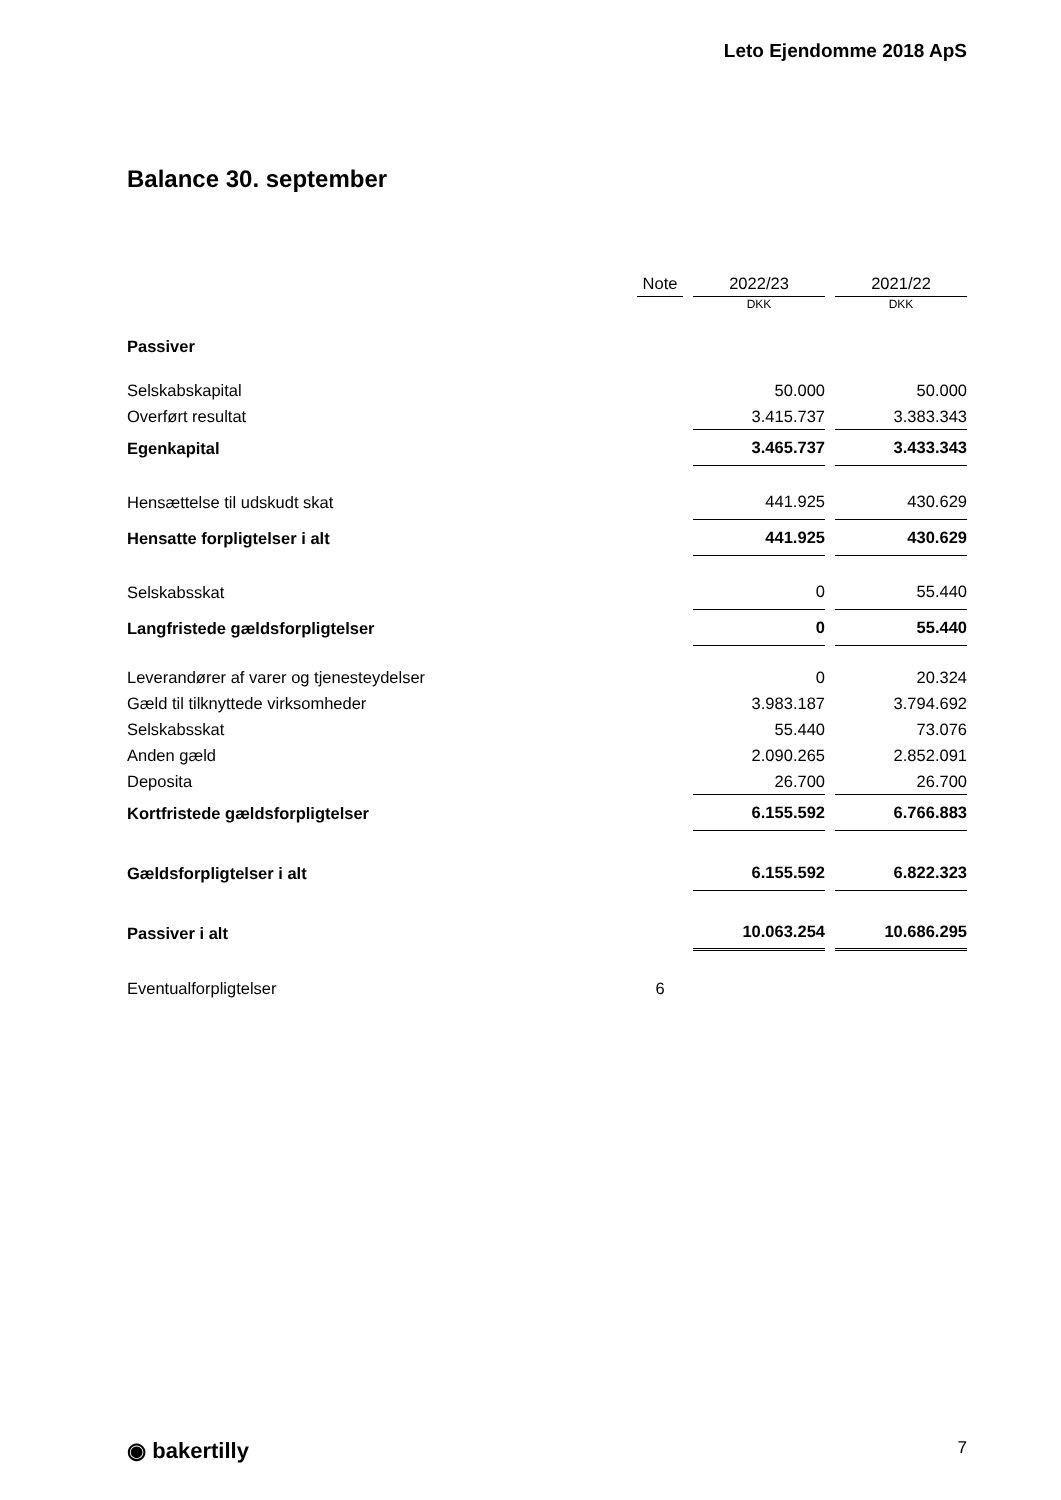Leto Ejendomme 2018 ApS
Balance 30. september
| | Note | | 2022/23 | | 2021/22 |
| | | | DKK | | DKK |
| Passiver | | | | | |
| Selskabskapital | | | 50.000 | | 50.000 |
| Overført resultat | | | 3.415.737 | | 3.383.343 |
| Egenkapital | | | 3.465.737 | | 3.433.343 |
| Hensættelse til udskudt skat | | | 441.925 | | 430.629 |
| Hensatte forpligtelser i alt | | | 441.925 | | 430.629 |
| Selskabsskat | | | 0 | | 55.440 |
| Langfristede gældsforpligtelser | | | 0 | | 55.440 |
| Leverandører af varer og tjenesteydelser | | | 0 | | 20.324 |
| Gæld til tilknyttede virksomheder | | | 3.983.187 | | 3.794.692 |
| Selskabsskat | | | 55.440 | | 73.076 |
| Anden gæld | | | 2.090.265 | | 2.852.091 |
| Deposita | | | 26.700 | | 26.700 |
| Kortfristede gældsforpligtelser | | | 6.155.592 | | 6.766.883 |
| Gældsforpligtelser i alt | | | 6.155.592 | | 6.822.323 |
| Passiver i alt | | | 10.063.254 | | 10.686.295 |
| Eventualforpligtelser | 6 | | | | |
◉ bakertilly 7